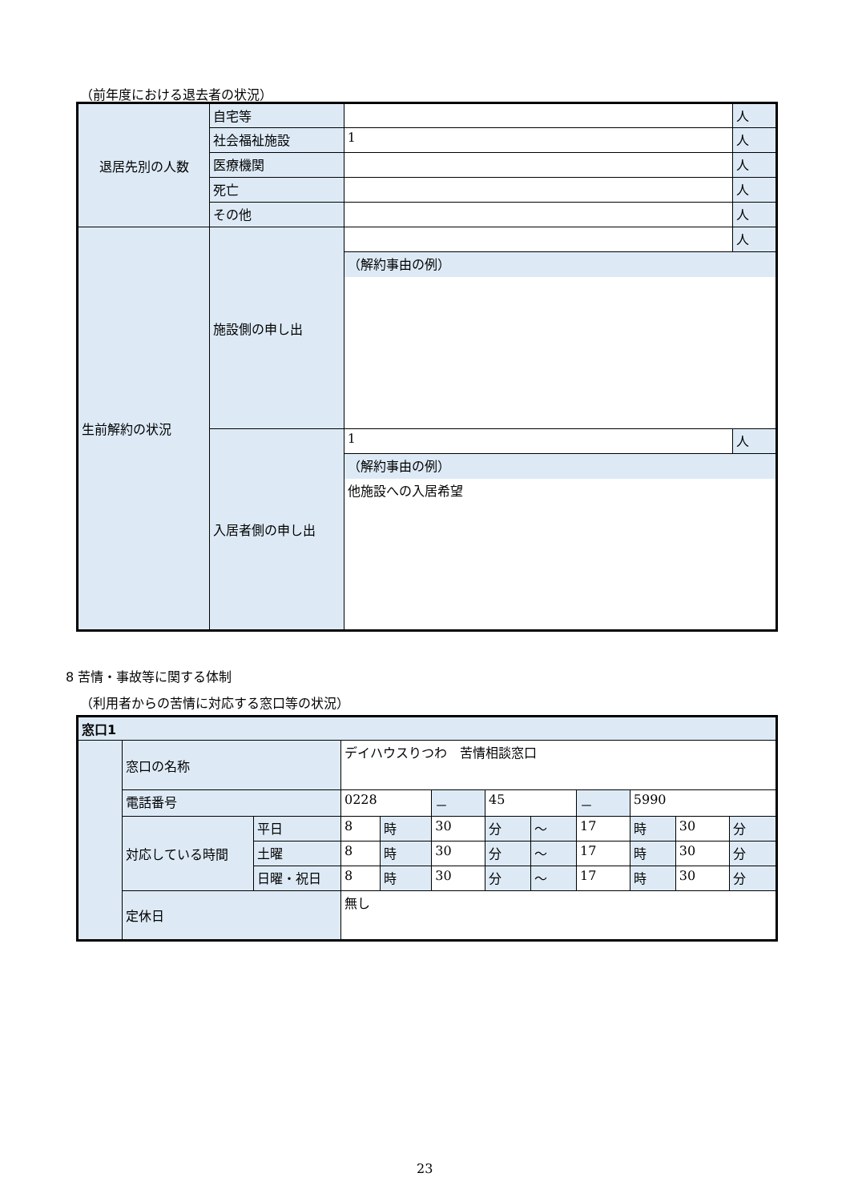（前年度における退去者の状況）
| 退居先別の人数 | 自宅等 | | 人 |
| | 社会福祉施設 | 1 | 人 |
| | 医療機関 | | 人 |
| | 死亡 | | 人 |
| | その他 | | 人 |
| 生前解約の状況 | 施設側の申し出 | | 人 |
| | | （解約事由の例） | |
| | 入居者側の申し出 | 1 | 人 |
| | | （解約事由の例） | |
| | | 他施設への入居希望 | |
8 苦情・事故等に関する体制
（利用者からの苦情に対応する窓口等の状況）
| 窓口1 | | | | | | | | | | | |
| | 窓口の名称 | | デイハウスりつわ 苦情相談窓口 | | | | | | | | |
| | 電話番号 | | 0228 | | － | 45 | | － | 5990 | | |
| | 対応している時間 | 平日 | 8 | 時 | 30 | 分 | ～ | 17 | 時 | 30 | 分 |
| | | 土曜 | 8 | 時 | 30 | 分 | ～ | 17 | 時 | 30 | 分 |
| | | 日曜・祝日 | 8 | 時 | 30 | 分 | ～ | 17 | 時 | 30 | 分 |
| | 定休日 | | 無し | | | | | | | | |
23